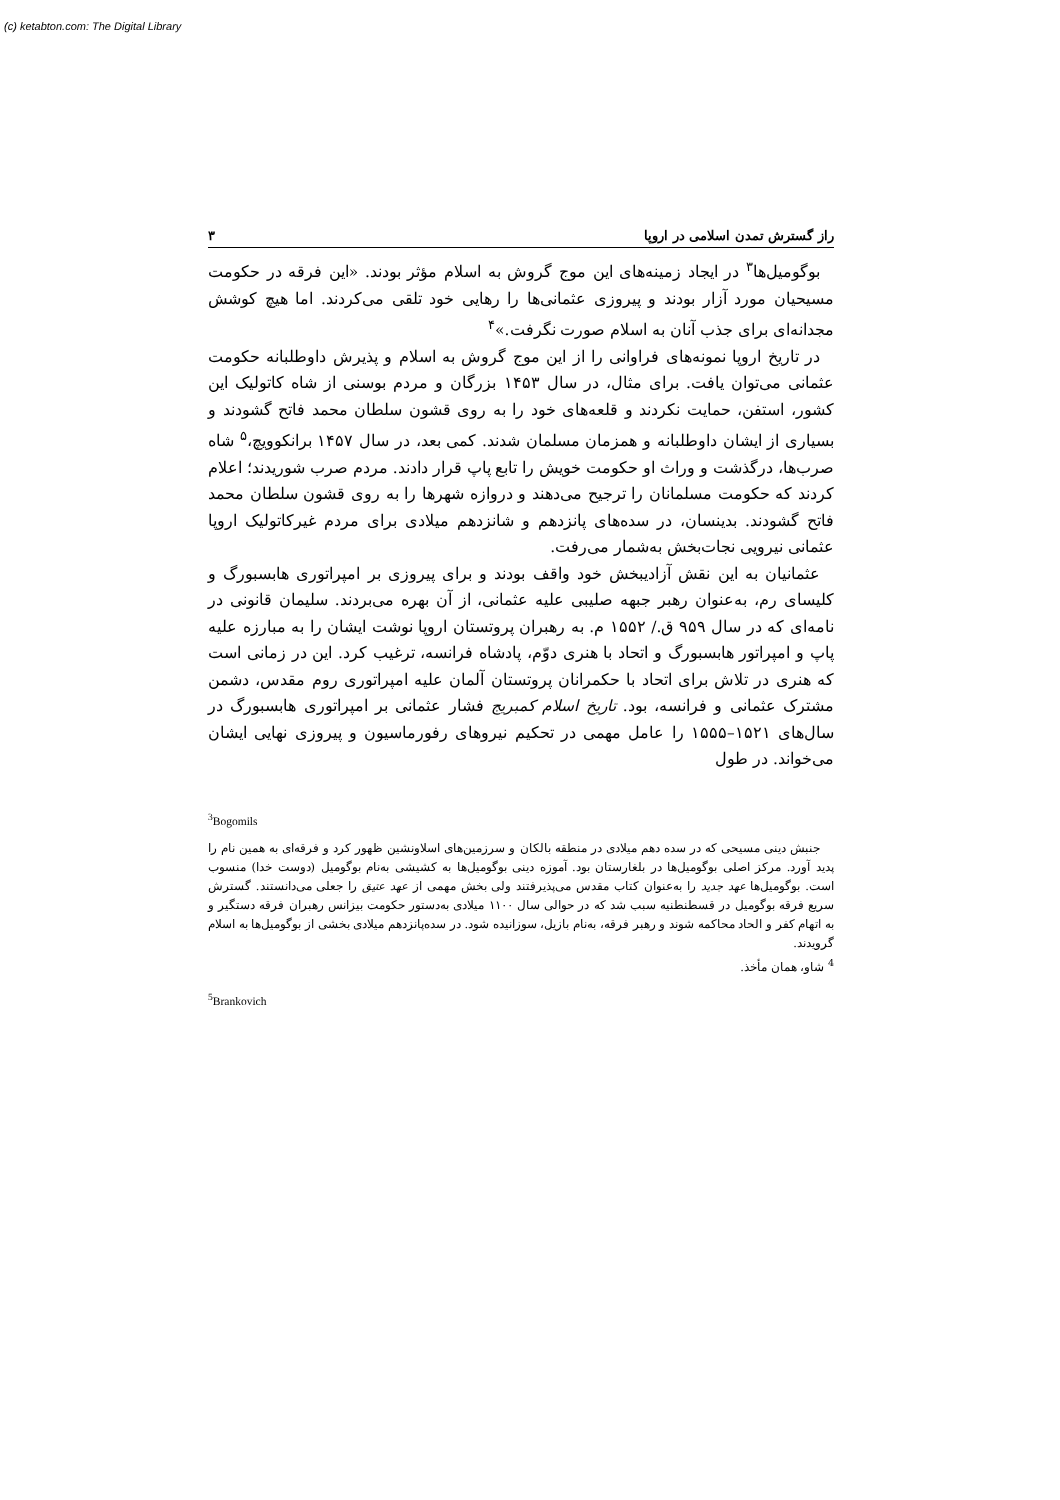(c) ketabton.com: The Digital Library
راز گسترش تمدن اسلامی در اروپا ۳
بوگومیل‌ها<sup>۳</sup> در ایجاد زمینه‌های این موج گروش به اسلام مؤثر بودند. «این فرقه در حکومت مسیحیان مورد آزار بودند و پیروزی عثمانی‌ها را رهایی خود تلقی می‌کردند. اما هیچ کوشش مجدانه‌ای برای جذب آنان به اسلام صورت نگرفت.»<sup>۴</sup>
در تاریخ اروپا نمونه‌های فراوانی را از این موج گروش به اسلام و پذیرش داوطلبانه حکومت عثمانی می‌توان یافت. برای مثال، در سال ۱۴۵۳ بزرگان و مردم بوسنی از شاه کاتولیک این کشور، استفن، حمایت نکردند و قلعه‌های خود را به روی قشون سلطان محمد فاتح گشودند و بسیاری از ایشان داوطلبانه و همزمان مسلمان شدند. کمی بعد، در سال ۱۴۵۷ برانکوویچ،<sup>۵</sup> شاه صرب‌ها، درگذشت و وراث او حکومت خویش را تابع پاپ قرار دادند. مردم صرب شوریدند؛ اعلام کردند که حکومت مسلمانان را ترجیح می‌دهند و دروازه شهرها را به روی قشون سلطان محمد فاتح گشودند. بدینسان، در سده‌های پانزدهم و شانزدهم میلادی برای مردم غیرکاتولیک اروپا عثمانی نیرویی نجات‌بخش به‌شمار می‌رفت.
عثمانیان به این نقش آزادیبخش خود واقف بودند و برای پیروزی بر امپراتوری هابسبورگ و کلیسای رم، به‌عنوان رهبر جبهه صلیبی علیه عثمانی، از آن بهره می‌بردند. سلیمان قانونی در نامه‌ای که در سال ۹۵۹ ق./ ۱۵۵۲ م. به رهبران پروتستان اروپا نوشت ایشان را به مبارزه علیه پاپ و امپراتور هابسبورگ و اتحاد با هنری دوّم، پادشاه فرانسه، ترغیب کرد. این در زمانی است که هنری در تلاش برای اتحاد با حکمرانان پروتستان آلمان علیه امپراتوری روم مقدس، دشمن مشترک عثمانی و فرانسه، بود. تاریخ اسلام کمبریج فشار عثمانی بر امپراتوری هابسبورگ در سال‌های ۱۵۲۱–۱۵۵۵ را عامل مهمی در تحکیم نیروهای رفورماسیون و پیروزی نهایی ایشان می‌خواند. در طول
<sup>3</sup> Bogomils
جنبش دینی مسیحی که در سده دهم میلادی در منطقه بالکان و سرزمین‌های اسلاونشین ظهور کرد و فرقه‌ای به همین نام را پدید آورد. مرکز اصلی بوگومیل‌ها در بلغارستان بود. آموزه دینی بوگومیل‌ها به کشیشی به‌نام بوگومیل (دوست خدا) منسوب است. بوگومیل‌ها عهد جدید را به‌عنوان کتاب مقدس می‌پذیرفتند ولی بخش مهمی از عهد عتیق را جعلی می‌دانستند. گسترش سریع فرقه بوگومیل در قسطنطنیه سبب شد که در حوالی سال ۱۱۰۰ میلادی به‌دستور حکومت بیزانس رهبران فرقه دستگیر و به اتهام کفر و الحاد محاکمه شوند و رهبر فرقه، به‌نام بازیل، سوزانیده شود. در سده‌پانزدهم میلادی بخشی از بوگومیل‌ها به اسلام گرویدند.
<sup>4</sup> شاو، همان مأخذ.
<sup>5</sup> Brankovich